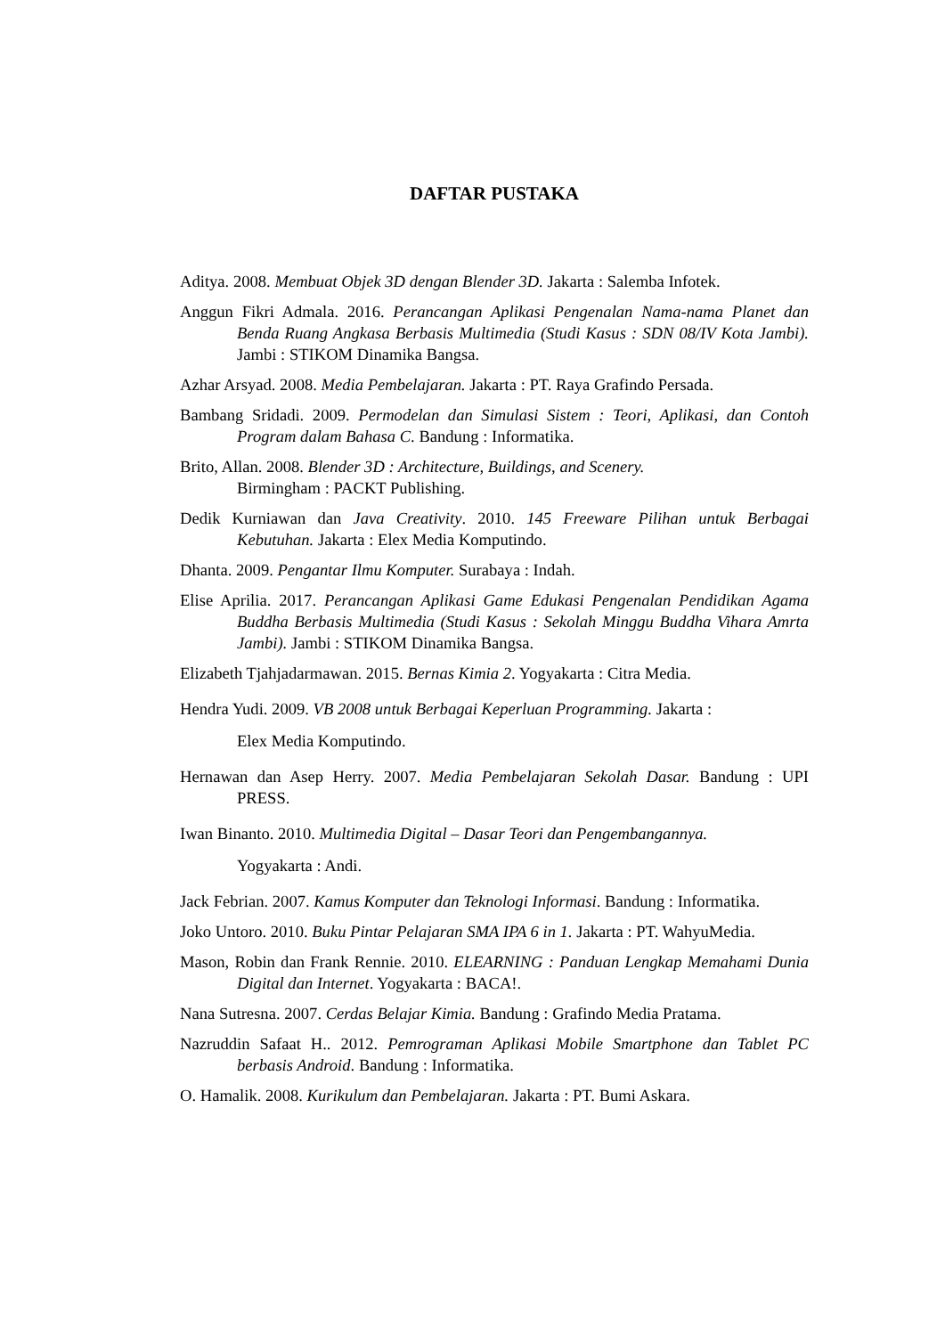DAFTAR PUSTAKA
Aditya. 2008. Membuat Objek 3D dengan Blender 3D. Jakarta : Salemba Infotek.
Anggun Fikri Admala. 2016. Perancangan Aplikasi Pengenalan Nama-nama Planet dan Benda Ruang Angkasa Berbasis Multimedia (Studi Kasus : SDN 08/IV Kota Jambi). Jambi : STIKOM Dinamika Bangsa.
Azhar Arsyad. 2008. Media Pembelajaran. Jakarta : PT. Raya Grafindo Persada.
Bambang Sridadi. 2009. Permodelan dan Simulasi Sistem : Teori, Aplikasi, dan Contoh Program dalam Bahasa C. Bandung : Informatika.
Brito, Allan. 2008. Blender 3D : Architecture, Buildings, and Scenery.
Birmingham : PACKT Publishing.
Dedik Kurniawan dan Java Creativity. 2010. 145 Freeware Pilihan untuk Berbagai Kebutuhan. Jakarta : Elex Media Komputindo.
Dhanta. 2009. Pengantar Ilmu Komputer. Surabaya : Indah.
Elise Aprilia. 2017. Perancangan Aplikasi Game Edukasi Pengenalan Pendidikan Agama Buddha Berbasis Multimedia (Studi Kasus : Sekolah Minggu Buddha Vihara Amrta Jambi). Jambi : STIKOM Dinamika Bangsa.
Elizabeth Tjahjadarmawan. 2015. Bernas Kimia 2. Yogyakarta : Citra Media.
Hendra Yudi. 2009. VB 2008 untuk Berbagai Keperluan Programming. Jakarta :
Elex Media Komputindo.
Hernawan dan Asep Herry. 2007. Media Pembelajaran Sekolah Dasar. Bandung : UPI PRESS.
Iwan Binanto. 2010. Multimedia Digital – Dasar Teori dan Pengembangannya.
Yogyakarta : Andi.
Jack Febrian. 2007. Kamus Komputer dan Teknologi Informasi. Bandung : Informatika.
Joko Untoro. 2010. Buku Pintar Pelajaran SMA IPA 6 in 1. Jakarta : PT. WahyuMedia.
Mason, Robin dan Frank Rennie. 2010. ELEARNING : Panduan Lengkap Memahami Dunia Digital dan Internet. Yogyakarta : BACA!.
Nana Sutresna. 2007. Cerdas Belajar Kimia. Bandung : Grafindo Media Pratama.
Nazruddin Safaat H.. 2012. Pemrograman Aplikasi Mobile Smartphone dan Tablet PC berbasis Android. Bandung : Informatika.
O. Hamalik. 2008. Kurikulum dan Pembelajaran. Jakarta : PT. Bumi Askara.